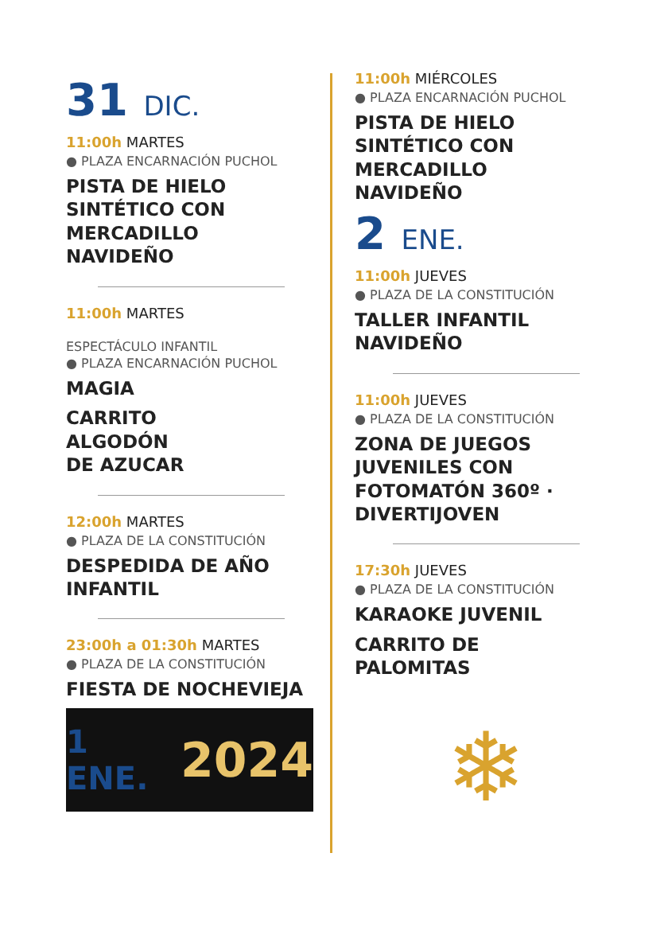31 DIC.
11:00h MARTES
● PLAZA ENCARNACIÓN PUCHOL
PISTA DE HIELO
SINTÉTICO CON
MERCADILLO
NAVIDEÑO
11:00h MARTES
ESPECTÁCULO INFANTIL
● PLAZA ENCARNACIÓN PUCHOL
MAGIA
CARRITO
ALGODÓN
DE AZUCAR
12:00h MARTES
● PLAZA DE LA CONSTITUCIÓN
DESPEDIDA DE AÑO
INFANTIL
23:00h a 01:30h MARTES
● PLAZA DE LA CONSTITUCIÓN
FIESTA DE NOCHEVIEJA
1 ENE. 2024
11:00h MIÉRCOLES
● PLAZA ENCARNACIÓN PUCHOL
PISTA DE HIELO
SINTÉTICO CON
MERCADILLO
NAVIDEÑO
2 ENE.
11:00h JUEVES
● PLAZA DE LA CONSTITUCIÓN
TALLER INFANTIL
NAVIDEÑO
11:00h JUEVES
● PLAZA DE LA CONSTITUCIÓN
ZONA DE JUEGOS
JUVENILES CON
FOTOMATÓN 360º ·
DIVERTIJOVEN
17:30h JUEVES
● PLAZA DE LA CONSTITUCIÓN
KARAOKE JUVENIL
CARRITO DE
PALOMITAS
❄